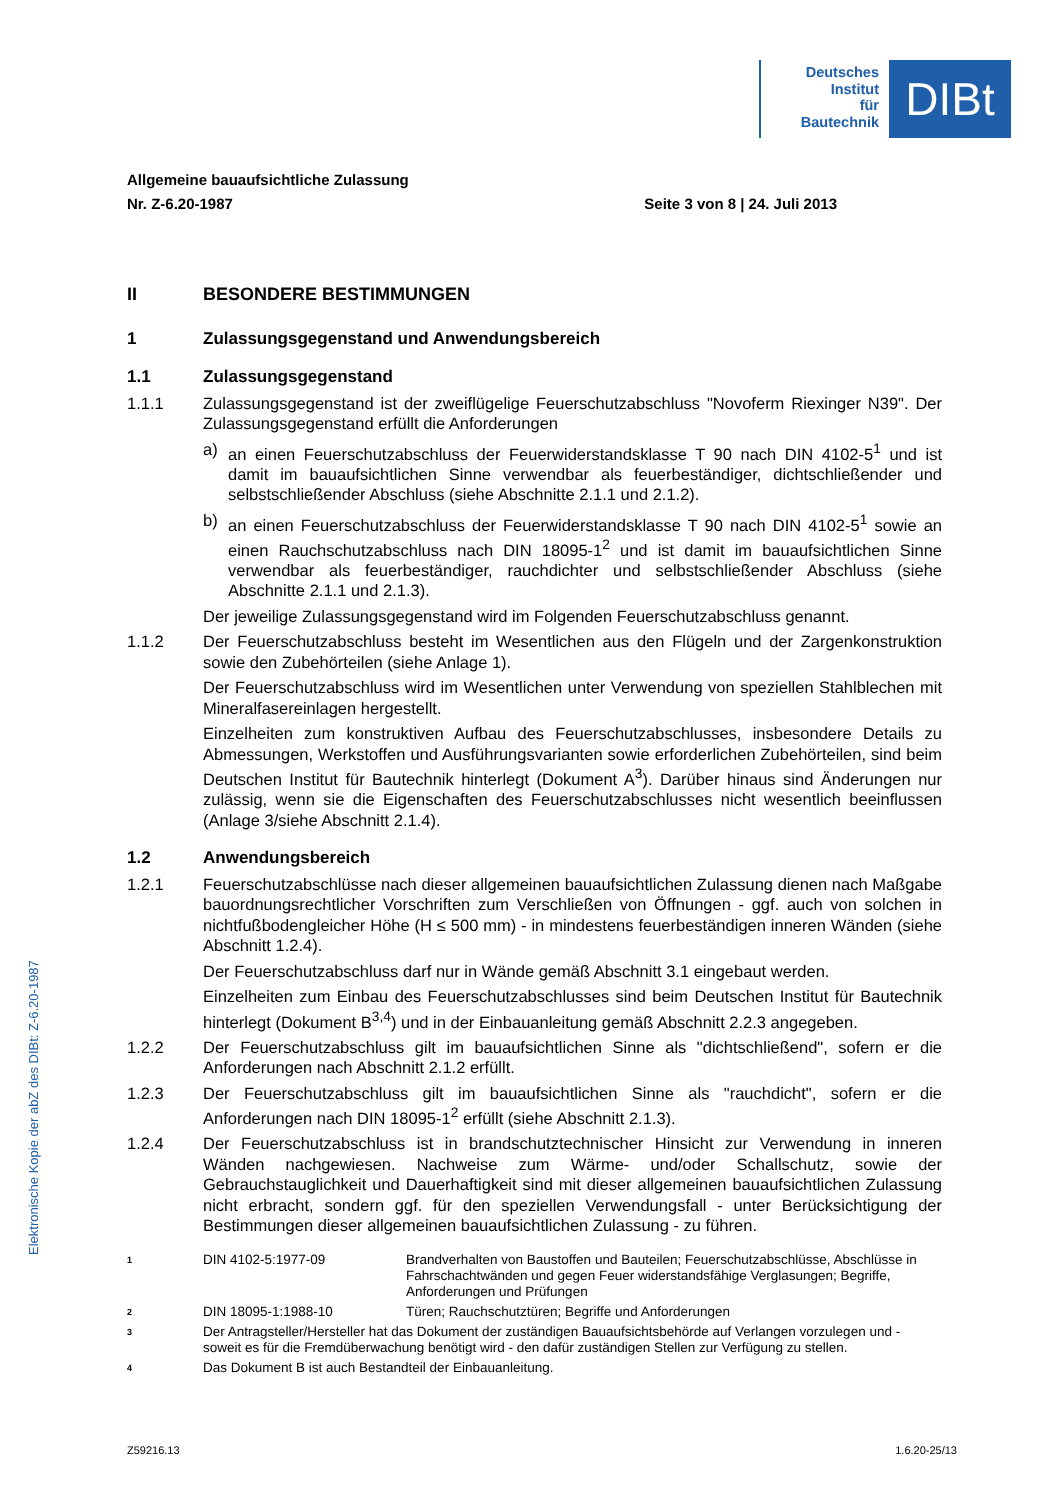Deutsches
Institut
für
Bautechnik
DIBt
Allgemeine bauaufsichtliche Zulassung
Nr. Z-6.20-1987 Seite 3 von 8 | 24. Juli 2013
II BESONDERE BESTIMMUNGEN
1 Zulassungsgegenstand und Anwendungsbereich
1.1 Zulassungsgegenstand
1.1.1 Zulassungsgegenstand ist der zweiflügelige Feuerschutzabschluss "Novoferm Riexinger N39". Der Zulassungsgegenstand erfüllt die Anforderungen
a) an einen Feuerschutzabschluss der Feuerwiderstandsklasse T 90 nach DIN 4102-5<sup>1</sup> und ist damit im bauaufsichtlichen Sinne verwendbar als feuerbeständiger, dichtschließender und selbstschließender Abschluss (siehe Abschnitte 2.1.1 und 2.1.2).
b) an einen Feuerschutzabschluss der Feuerwiderstandsklasse T 90 nach DIN 4102-5<sup>1</sup> sowie an einen Rauchschutzabschluss nach DIN 18095-1<sup>2</sup> und ist damit im bauaufsichtlichen Sinne verwendbar als feuerbeständiger, rauchdichter und selbstschließender Abschluss (siehe Abschnitte 2.1.1 und 2.1.3).
Der jeweilige Zulassungsgegenstand wird im Folgenden Feuerschutzabschluss genannt.
1.1.2 Der Feuerschutzabschluss besteht im Wesentlichen aus den Flügeln und der Zargenkonstruktion sowie den Zubehörteilen (siehe Anlage 1).
Der Feuerschutzabschluss wird im Wesentlichen unter Verwendung von speziellen Stahlblechen mit Mineralfasereinlagen hergestellt.
Einzelheiten zum konstruktiven Aufbau des Feuerschutzabschlusses, insbesondere Details zu Abmessungen, Werkstoffen und Ausführungsvarianten sowie erforderlichen Zubehörteilen, sind beim Deutschen Institut für Bautechnik hinterlegt (Dokument A<sup>3</sup>). Darüber hinaus sind Änderungen nur zulässig, wenn sie die Eigenschaften des Feuerschutzabschlusses nicht wesentlich beeinflussen (Anlage 3/siehe Abschnitt 2.1.4).
1.2 Anwendungsbereich
1.2.1 Feuerschutzabschlüsse nach dieser allgemeinen bauaufsichtlichen Zulassung dienen nach Maßgabe bauordnungsrechtlicher Vorschriften zum Verschließen von Öffnungen - ggf. auch von solchen in nichtfußbodengleicher Höhe (H ≤ 500 mm) - in mindestens feuerbeständigen inneren Wänden (siehe Abschnitt 1.2.4).
Der Feuerschutzabschluss darf nur in Wände gemäß Abschnitt 3.1 eingebaut werden.
Einzelheiten zum Einbau des Feuerschutzabschlusses sind beim Deutschen Institut für Bautechnik hinterlegt (Dokument B<sup>3,4</sup>) und in der Einbauanleitung gemäß Abschnitt 2.2.3 angegeben.
1.2.2 Der Feuerschutzabschluss gilt im bauaufsichtlichen Sinne als "dichtschließend", sofern er die Anforderungen nach Abschnitt 2.1.2 erfüllt.
1.2.3 Der Feuerschutzabschluss gilt im bauaufsichtlichen Sinne als "rauchdicht", sofern er die Anforderungen nach DIN 18095-1<sup>2</sup> erfüllt (siehe Abschnitt 2.1.3).
1.2.4 Der Feuerschutzabschluss ist in brandschutztechnischer Hinsicht zur Verwendung in inneren Wänden nachgewiesen. Nachweise zum Wärme- und/oder Schallschutz, sowie der Gebrauchstauglichkeit und Dauerhaftigkeit sind mit dieser allgemeinen bauaufsichtlichen Zulassung nicht erbracht, sondern ggf. für den speziellen Verwendungsfall - unter Berücksichtigung der Bestimmungen dieser allgemeinen bauaufsichtlichen Zulassung - zu führen.
1 DIN 4102-5:1977-09 Brandverhalten von Baustoffen und Bauteilen; Feuerschutzabschlüsse, Abschlüsse in Fahrschachtwänden und gegen Feuer widerstandsfähige Verglasungen; Begriffe, Anforderungen und Prüfungen
2 DIN 18095-1:1988-10 Türen; Rauchschutztüren; Begriffe und Anforderungen
3 Der Antragsteller/Hersteller hat das Dokument der zuständigen Bauaufsichtsbehörde auf Verlangen vorzulegen und - soweit es für die Fremdüberwachung benötigt wird - den dafür zuständigen Stellen zur Verfügung zu stellen.
4 Das Dokument B ist auch Bestandteil der Einbauanleitung.
Elektronische Kopie der abZ des DIBt: Z-6.20-1987
Z59216.13 1.6.20-25/13